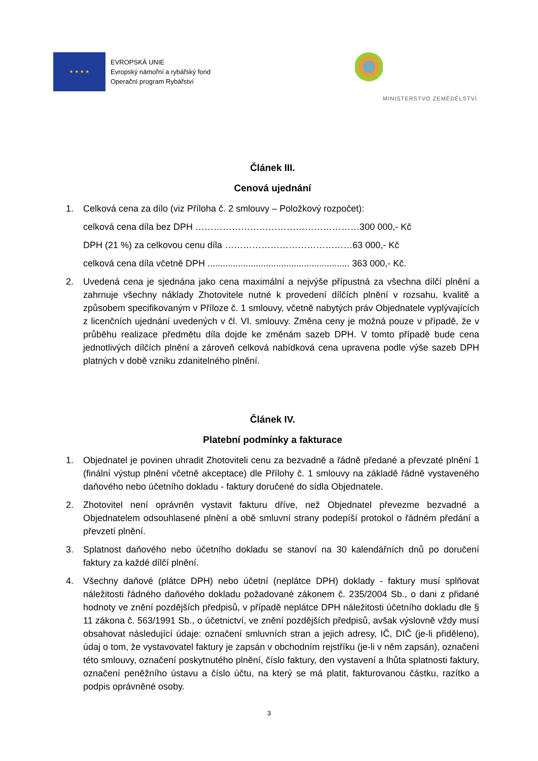★ ★ ★ ★
EVROPSKÁ UNIE
Evropský námořní a rybářský fond
Operační program Rybářství
MINISTERSTVO ZEMĚDĚLSTVÍ
Článek III.
Cenová ujednání
1. Celková cena za dílo (viz Příloha č. 2 smlouvy – Položkový rozpočet):
celková cena díla bez DPH ………………………………………………300 000,- Kč
DPH (21 %) za celkovou cenu díla ……………………………………63 000,- Kč
celková cena díla včetně DPH ........................................................ 363 000,- Kč.
2. Uvedená cena je sjednána jako cena maximální a nejvýše přípustná za všechna dílčí plnění a zahrnuje všechny náklady Zhotovitele nutné k provedení dílčích plnění v rozsahu, kvalitě a způsobem specifikovaným v Příloze č. 1 smlouvy, včetně nabytých práv Objednatele vyplývajících z licenčních ujednání uvedených v čl. VI. smlouvy. Změna ceny je možná pouze v případě, že v průběhu realizace předmětu díla dojde ke změnám sazeb DPH. V tomto případě bude cena jednotlivých dílčích plnění a zároveň celková nabídková cena upravena podle výše sazeb DPH platných v době vzniku zdanitelného plnění.
Článek IV.
Platební podmínky a fakturace
1. Objednatel je povinen uhradit Zhotoviteli cenu za bezvadně a řádně předané a převzaté plnění 1 (finální výstup plnění včetně akceptace) dle Přílohy č. 1 smlouvy na základě řádně vystaveného daňového nebo účetního dokladu - faktury doručené do sídla Objednatele.
2. Zhotovitel není oprávněn vystavit fakturu dříve, než Objednatel převezme bezvadné a Objednatelem odsouhlasené plnění a obě smluvní strany podepíší protokol o řádném předání a převzetí plnění.
3. Splatnost daňového nebo účetního dokladu se stanoví na 30 kalendářních dnů po doručení faktury za každé dílčí plnění.
4. Všechny daňové (plátce DPH) nebo účetní (neplátce DPH) doklady - faktury musí splňovat náležitosti řádného daňového dokladu požadované zákonem č. 235/2004 Sb., o dani z přidané hodnoty ve znění pozdějších předpisů, v případě neplátce DPH náležitosti účetního dokladu dle § 11 zákona č. 563/1991 Sb., o účetnictví, ve znění pozdějších předpisů, avšak výslovně vždy musí obsahovat následující údaje: označení smluvních stran a jejich adresy, IČ, DIČ (je-li přiděleno), údaj o tom, že vystavovatel faktury je zapsán v obchodním rejstříku (je-li v něm zapsán), označení této smlouvy, označení poskytnutého plnění, číslo faktury, den vystavení a lhůta splatnosti faktury, označení peněžního ústavu a číslo účtu, na který se má platit, fakturovanou částku, razítko a podpis oprávněné osoby.
3